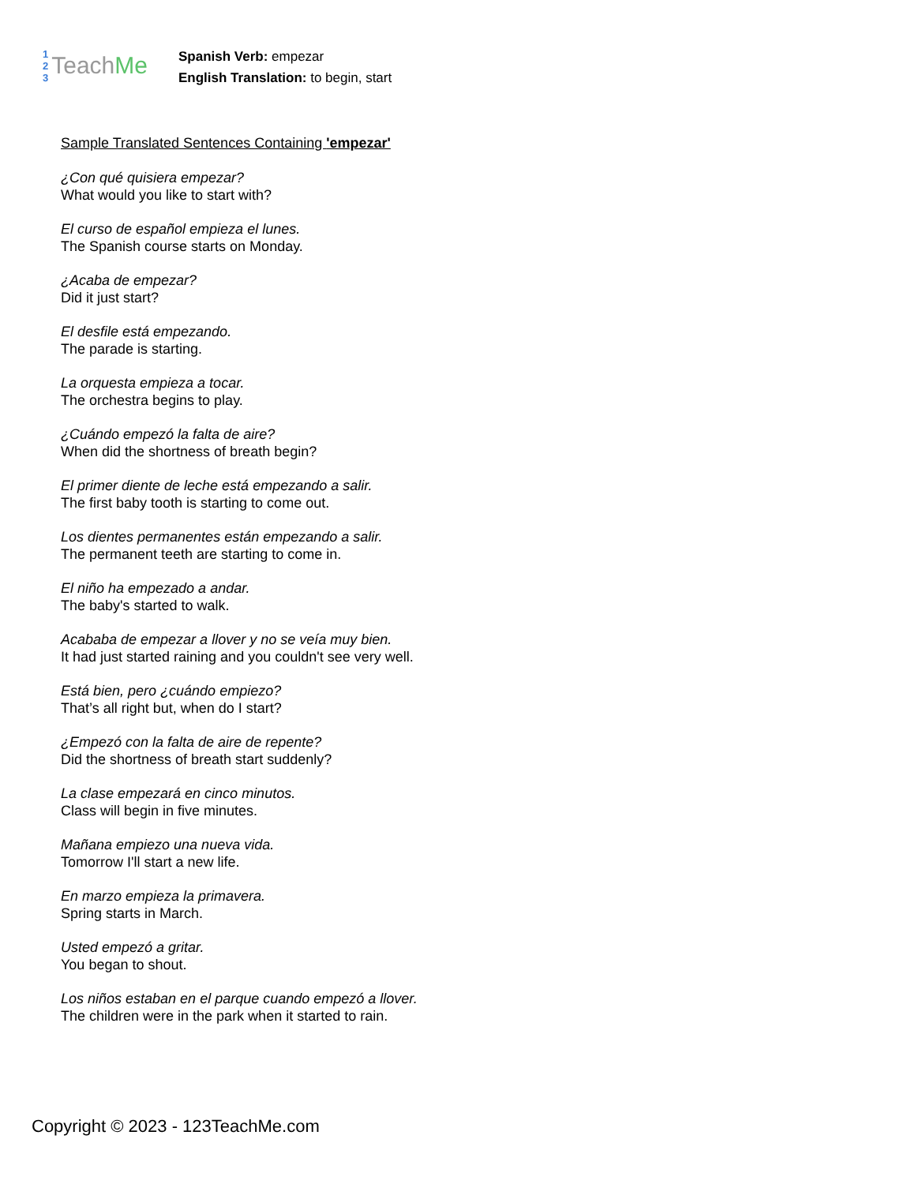1
2
3
Teach Me
Spanish Verb: empezar
English Translation: to begin, start
Sample Translated Sentences Containing 'empezar'
¿Con qué quisiera empezar?
What would you like to start with?
El curso de español empieza el lunes.
The Spanish course starts on Monday.
¿Acaba de empezar?
Did it just start?
El desfile está empezando.
The parade is starting.
La orquesta empieza a tocar.
The orchestra begins to play.
¿Cuándo empezó la falta de aire?
When did the shortness of breath begin?
El primer diente de leche está empezando a salir.
The first baby tooth is starting to come out.
Los dientes permanentes están empezando a salir.
The permanent teeth are starting to come in.
El niño ha empezado a andar.
The baby's started to walk.
Acababa de empezar a llover y no se veía muy bien.
It had just started raining and you couldn't see very well.
Está bien, pero ¿cuándo empiezo?
That’s all right but, when do I start?
¿Empezó con la falta de aire de repente?
Did the shortness of breath start suddenly?
La clase empezará en cinco minutos.
Class will begin in five minutes.
Mañana empiezo una nueva vida.
Tomorrow I'll start a new life.
En marzo empieza la primavera.
Spring starts in March.
Usted empezó a gritar.
You began to shout.
Los niños estaban en el parque cuando empezó a llover.
The children were in the park when it started to rain.
Copyright © 2023 - 123TeachMe.com